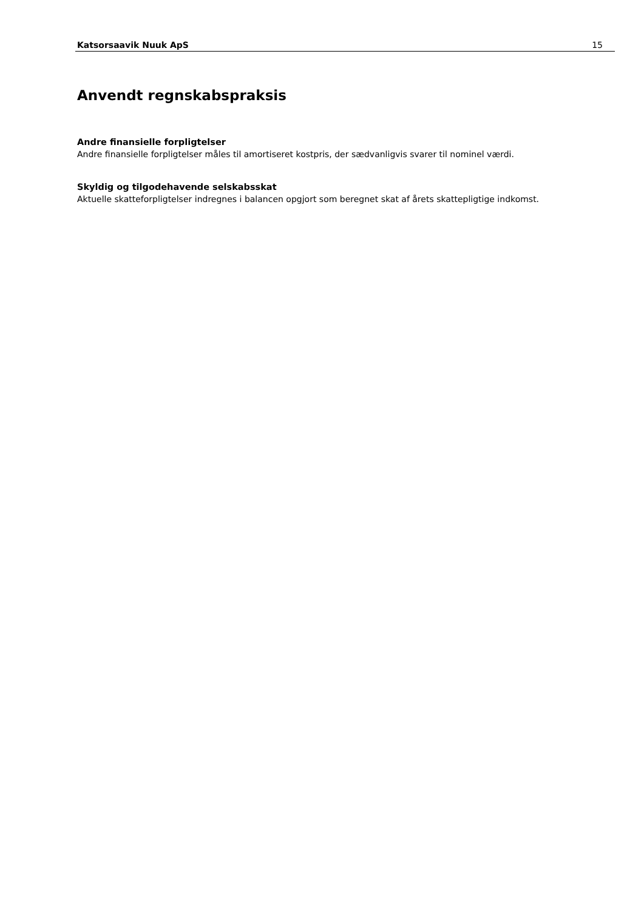Katsorsaavik Nuuk ApS 15
Anvendt regnskabspraksis
Andre finansielle forpligtelser
Andre finansielle forpligtelser måles til amortiseret kostpris, der sædvanligvis svarer til nominel værdi.
Skyldig og tilgodehavende selskabsskat
Aktuelle skatteforpligtelser indregnes i balancen opgjort som beregnet skat af årets skattepligtige indkomst.